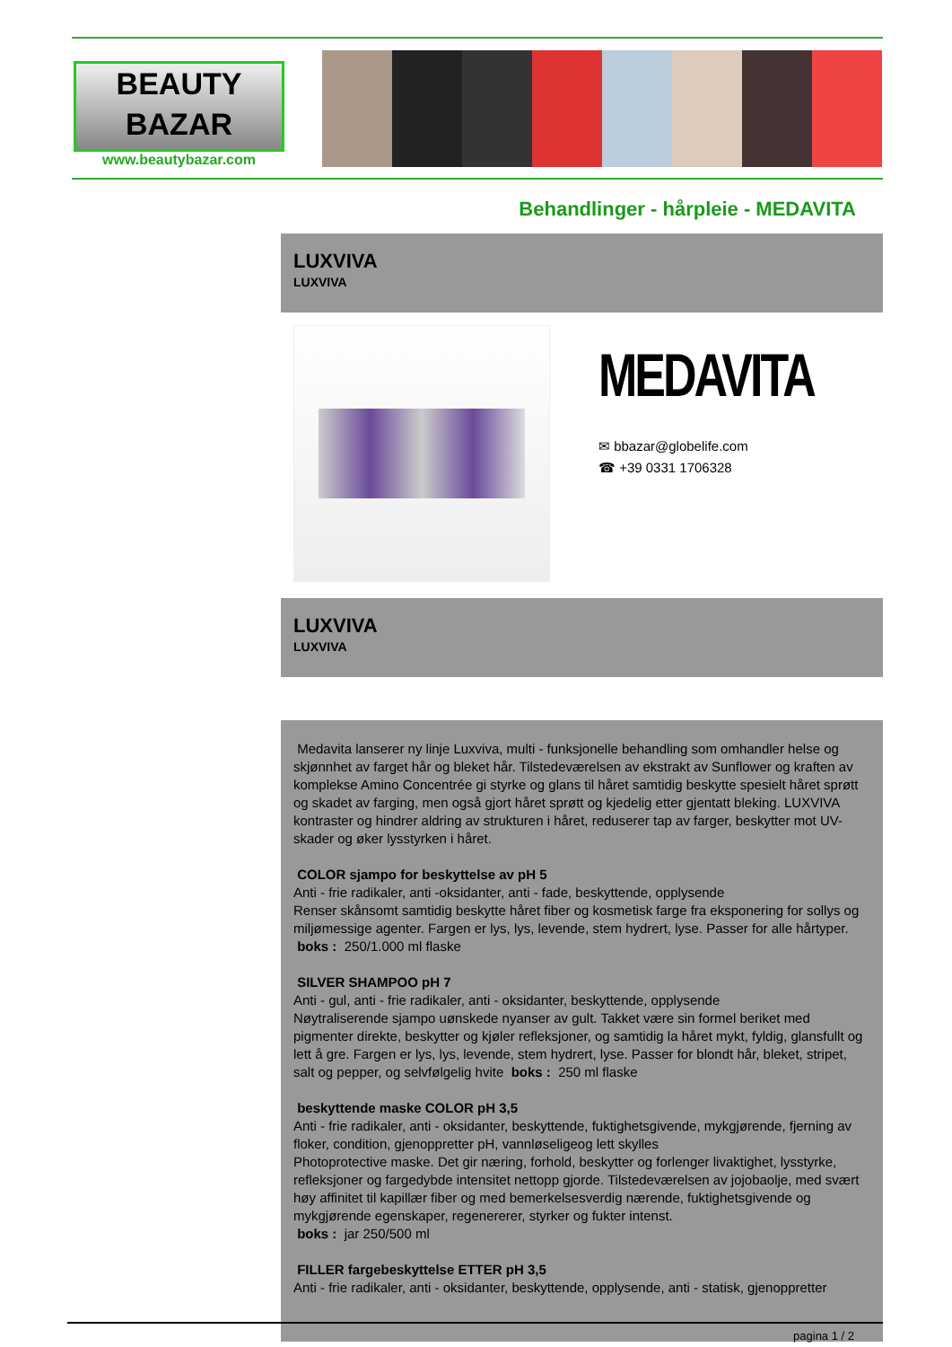BEAUTY
BAZAR
www.beautybazar.com
Behandlinger - hårpleie - MEDAVITA
LUXVIVA
LUXVIVA
MEDAVITA
✉ bbazar@globelife.com
☎ +39 0331 1706328
LUXVIVA
LUXVIVA
Medavita lanserer ny linje Luxviva, multi - funksjonelle behandling som omhandler helse og skjønnhet av farget hår og bleket hår. Tilstedeværelsen av ekstrakt av Sunflower og kraften av komplekse Amino Concentrée gi styrke og glans til håret samtidig beskytte spesielt håret sprøtt og skadet av farging, men også gjort håret sprøtt og kjedelig etter gjentatt bleking. LUXVIVA kontraster og hindrer aldring av strukturen i håret, reduserer tap av farger, beskytter mot UV-skader og øker lysstyrken i håret.
COLOR sjampo for beskyttelse av pH 5
Anti - frie radikaler, anti -oksidanter, anti - fade, beskyttende, opplysende
Renser skånsomt samtidig beskytte håret fiber og kosmetisk farge fra eksponering for sollys og miljømessige agenter. Fargen er lys, lys, levende, stem hydrert, lyse. Passer for alle hårtyper.
boks : 250/1.000 ml flaske
SILVER SHAMPOO pH 7
Anti - gul, anti - frie radikaler, anti - oksidanter, beskyttende, opplysende
Nøytraliserende sjampo uønskede nyanser av gult. Takket være sin formel beriket med pigmenter direkte, beskytter og kjøler refleksjoner, og samtidig la håret mykt, fyldig, glansfullt og lett å gre. Fargen er lys, lys, levende, stem hydrert, lyse. Passer for blondt hår, bleket, stripet, salt og pepper, og selvfølgelig hvite boks : 250 ml flaske
beskyttende maske COLOR pH 3,5
Anti - frie radikaler, anti - oksidanter, beskyttende, fuktighetsgivende, mykgjørende, fjerning av floker, condition, gjenoppretter pH, vannløseligeog lett skylles
Photoprotective maske. Det gir næring, forhold, beskytter og forlenger livaktighet, lysstyrke, refleksjoner og fargedybde intensitet nettopp gjorde. Tilstedeværelsen av jojobaolje, med svært høy affinitet til kapillær fiber og med bemerkelsesverdig nærende, fuktighetsgivende og mykgjørende egenskaper, regenererer, styrker og fukter intenst.
boks : jar 250/500 ml
FILLER fargebeskyttelse ETTER pH 3,5
Anti - frie radikaler, anti - oksidanter, beskyttende, opplysende, anti - statisk, gjenoppretter
pagina 1 / 2